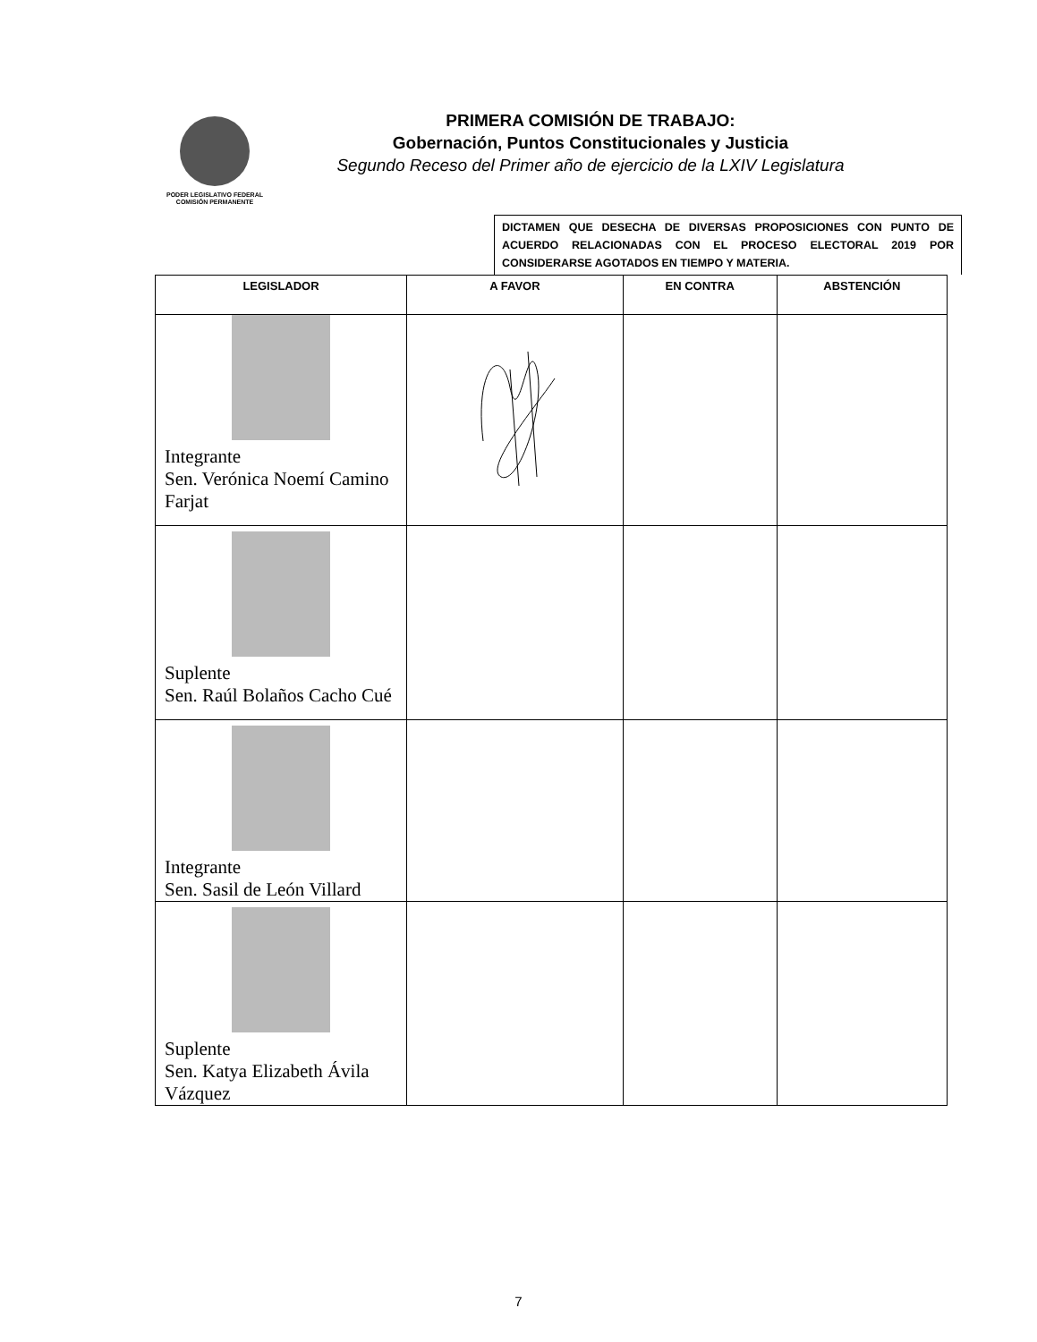PODER LEGISLATIVO FEDERAL
COMISIÓN PERMANENTE
PRIMERA COMISIÓN DE TRABAJO:
Gobernación, Puntos Constitucionales y Justicia
Segundo Receso del Primer año de ejercicio de la LXIV Legislatura
DICTAMEN QUE DESECHA DE DIVERSAS PROPOSICIONES CON PUNTO DE ACUERDO RELACIONADAS CON EL PROCESO ELECTORAL 2019 POR CONSIDERARSE AGOTADOS EN TIEMPO Y MATERIA.
| LEGISLADOR | A FAVOR | EN CONTRA | ABSTENCIÓN |
| --- | --- | --- | --- |
| Integrante Sen. Verónica Noemí Camino Farjat | | | |
| Suplente Sen. Raúl Bolaños Cacho Cué | | | |
| Integrante Sen. Sasil de León Villard | | | |
| Suplente Sen. Katya Elizabeth Ávila Vázquez | | | |
7